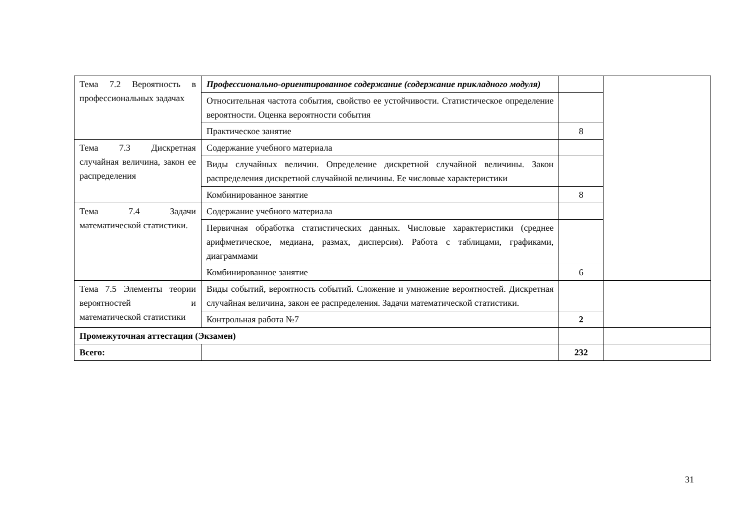| Тема 7.2 Вероятность в профессиональных задачах | Профессионально-ориентированное содержание (содержание прикладного модуля) | | |
| | Относительная частота события, свойство ее устойчивости. Статистическое определение вероятности. Оценка вероятности события | | |
| | Практическое занятие | 8 | |
| Тема 7.3 Дискретная случайная величина, закон ее распределения | Содержание учебного материала | | |
| | Виды случайных величин. Определение дискретной случайной величины. Закон распределения дискретной случайной величины. Ее числовые характеристики | | |
| | Комбинированное занятие | 8 | |
| Тема 7.4 Задачи математической статистики. | Содержание учебного материала | | |
| | Первичная обработка статистических данных. Числовые характеристики (среднее арифметическое, медиана, размах, дисперсия). Работа с таблицами, графиками, диаграммами | | |
| | Комбинированное занятие | 6 | |
| Тема 7.5 Элементы теории вероятностей и математической статистики | Виды событий, вероятность событий. Сложение и умножение вероятностей. Дискретная случайная величина, закон ее распределения. Задачи математической статистики. | | |
| | Контрольная работа №7 | 2 | |
| Промежуточная аттестация (Экзамен) | | | |
| Всего: | | 232 | |
31